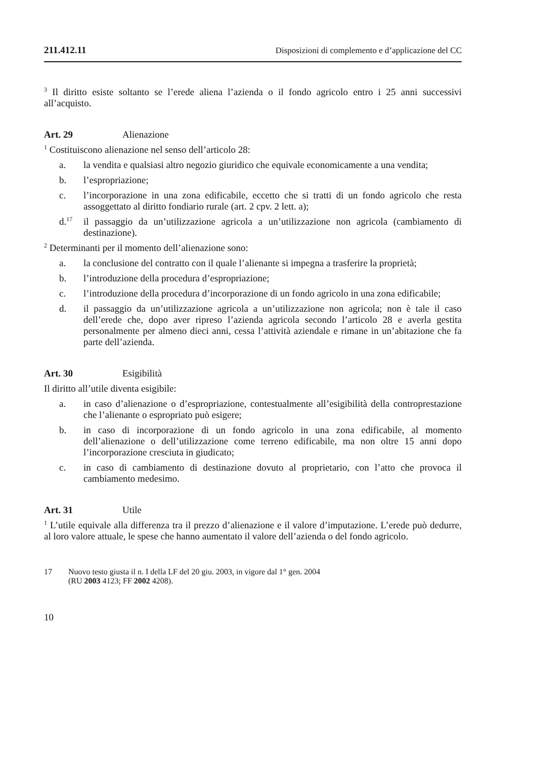211.412.11 Disposizioni di complemento e d’applicazione del CC
<sup>3</sup> Il diritto esiste soltanto se l’erede aliena l’azienda o il fondo agricolo entro i 25 anni successivi all’acquisto.
Art. 29 Alienazione
<sup>1</sup> Costituiscono alienazione nel senso dell’articolo 28:
a. la vendita e qualsiasi altro negozio giuridico che equivale economicamente a una vendita;
b. l’espropriazione;
c. l’incorporazione in una zona edificabile, eccetto che si tratti di un fondo agricolo che resta assoggettato al diritto fondiario rurale (art. 2 cpv. 2 lett. a);
d.<sup>17</sup> il passaggio da un’utilizzazione agricola a un’utilizzazione non agricola (cambiamento di destinazione).
<sup>2</sup> Determinanti per il momento dell’alienazione sono:
a. la conclusione del contratto con il quale l’alienante si impegna a trasferire la proprietà;
b. l’introduzione della procedura d’espropriazione;
c. l’introduzione della procedura d’incorporazione di un fondo agricolo in una zona edificabile;
d. il passaggio da un’utilizzazione agricola a un’utilizzazione non agricola; non è tale il caso dell’erede che, dopo aver ripreso l’azienda agricola secondo l’articolo 28 e averla gestita personalmente per almeno dieci anni, cessa l’attività aziendale e rimane in un’abitazione che fa parte dell’azienda.
Art. 30 Esigibilità
Il diritto all’utile diventa esigibile:
a. in caso d’alienazione o d’espropriazione, contestualmente all’esigibilità della controprestazione che l’alienante o espropriato può esigere;
b. in caso di incorporazione di un fondo agricolo in una zona edificabile, al momento dell’alienazione o dell’utilizzazione come terreno edificabile, ma non oltre 15 anni dopo l’incorporazione cresciuta in giudicato;
c. in caso di cambiamento di destinazione dovuto al proprietario, con l’atto che provoca il cambiamento medesimo.
Art. 31 Utile
<sup>1</sup> L’utile equivale alla differenza tra il prezzo d’alienazione e il valore d’imputazione. L’erede può dedurre, al loro valore attuale, le spese che hanno aumentato il valore dell’azienda o del fondo agricolo.
17 Nuovo testo giusta il n. I della LF del 20 giu. 2003, in vigore dal 1° gen. 2004
(RU 2003 4123; FF 2002 4208).
10